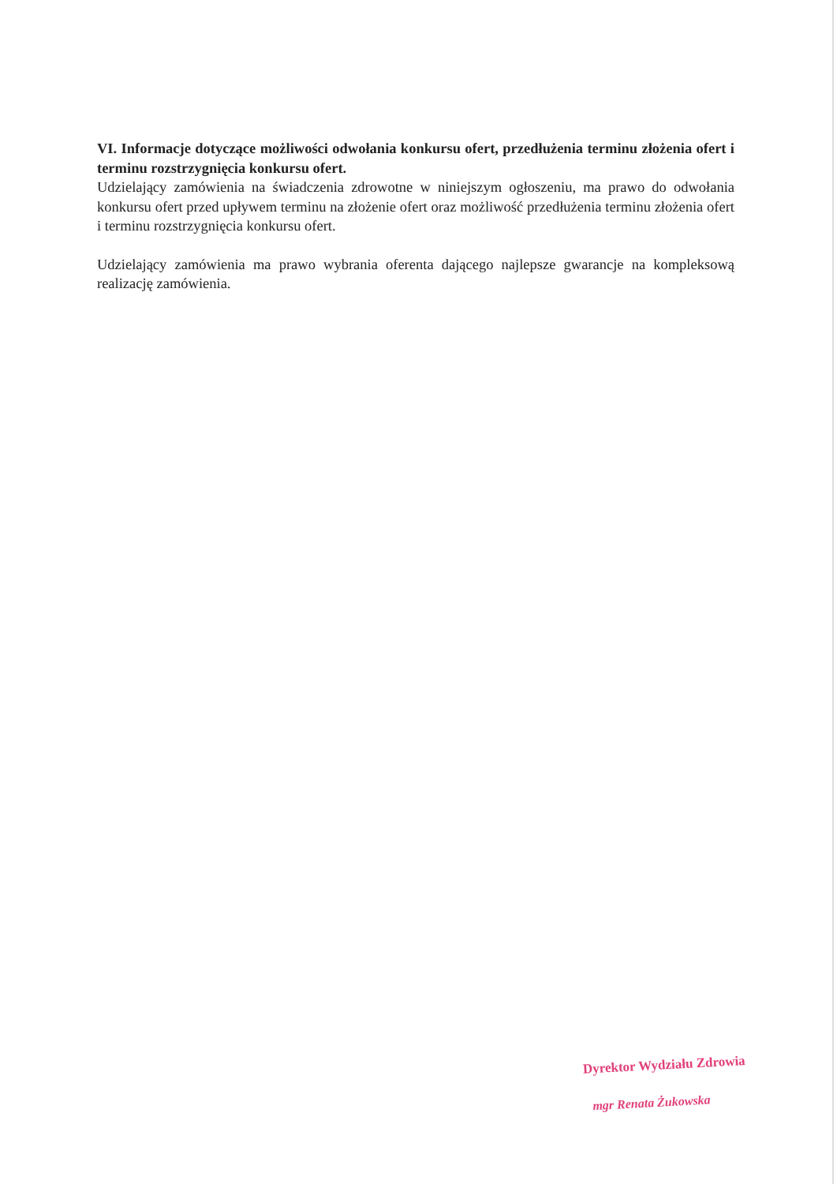VI. Informacje dotyczące możliwości odwołania konkursu ofert, przedłużenia terminu złożenia ofert i terminu rozstrzygnięcia konkursu ofert.
Udzielający zamówienia na świadczenia zdrowotne w niniejszym ogłoszeniu, ma prawo do odwołania konkursu ofert przed upływem terminu na złożenie ofert oraz możliwość przedłużenia terminu złożenia ofert i terminu rozstrzygnięcia konkursu ofert.
Udzielający zamówienia ma prawo wybrania oferenta dającego najlepsze gwarancje na kompleksową realizację zamówienia.
Dyrektor Wydziału Zdrowia
mgr Renata Żukowska